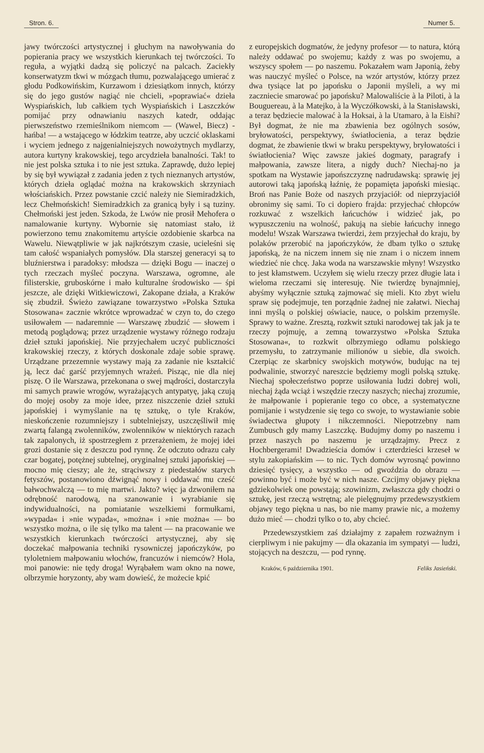Stron. 6. Numer 5.
jawy twórczości artystycznej i głuchym na nawoływania do popierania pracy we wszystkich kierunkach tej twórczości. To reguła, a wyjątki dadzą się policzyć na palcach. Zaciekły konserwatyzm tkwi w mózgach tłumu, pozwalającego umierać z głodu Podkowińskim, Kurzawom i dziesiątkom innych, którzy się do jego gustów nagiąć nie chcieli, »poprawiać« dzieła Wyspiańskich, lub całkiem tych Wyspiańskich i Laszczków pomijać przy odnawianiu naszych katedr, oddając pierwszeństwo rzemieślnikom niemcom — (Wawel, Biecz) - hańba! — a wstającego w łódzkim teatrze, aby uczcić oklaskami i wyciem jednego z najgenialniejszych nowożytnych mydlarzy, autora kurtyny krakowskiej, tego arcydzieła banalności. Tak! to nie jest polska sztuka i to nie jest sztuka. Zaprawdę, dużo lepiej by się był wywiązał z zadania jeden z tych nieznanych artystów, których dzieła oglądać można na krakowskich skrzyniach włościańskich. Przez powstanie czcić należy nie Siemiradzkich, lecz Chełmońskich! Siemiradzkich za granicą były i są tuziny. Chełmoński jest jeden. Szkoda, że Lwów nie prosił Mehofera o namalowanie kurtyny. Wybornie się natomiast stało, iż powierzono temu znakomitemu artyście ozdobienie skarbca na Wawelu. Niewątpliwie w jak najkrótszym czasie, ucieleśni się tam całość wspaniałych pomysłów. Dla starszej generacyi są to bluźnierstwa i paradoksy: młodsza — dzięki Bogu — inaczej o tych rzeczach myśleć poczyna. Warszawa, ogromne, ale filisterskie, gruboskórne i mało kulturalne środowisko — śpi jeszcze, ale dzięki Witkiewiczowi, Zakopane działa, a Kraków się zbudził. Świeżo zawiązane towarzystwo »Polska Sztuka Stosowana« zacznie wkrótce wprowadzać w czyn to, do czego usiłowałem — nadaremnie — Warszawę zbudzić — słowem i metodą poglądową; przez urządzenie wystawy różnego rodzaju dzieł sztuki japońskiej. Nie przyjechałem uczyć publiczności krakowskiej rzeczy, z których doskonale zdaje sobie sprawę. Urządzane przezemnie wystawy mają za zadanie nie kształcić ją, lecz dać garść przyjemnych wrażeń. Pisząc, nie dla niej piszę. O ile Warszawa, przekonana o swej mądrości, dostarczyła mi samych prawie wrogów, wyrażających antypatyę, jaką czują do mojej osoby za moje idee, przez niszczenie dzieł sztuki japońskiej i wymyślanie na tę sztukę, o tyle Kraków, nieskończenie rozumniejszy i subtelniejszy, uszczęśliwił mię zwartą falangą zwolenników, zwolenników w niektórych razach tak zapalonych, iż spostrzegłem z przerażeniem, że mojej idei grozi dostanie się z deszczu pod rynnę. Że odczuto odrazu cały czar bogatej, potężnej subtelnej, oryginalnej sztuki japońskiej — mocno mię cieszy; ale że, strąciwszy z piedestałów starych fetyszów, postanowiono dźwignąć nowy i oddawać mu cześć bałwochwalczą — to mię martwi. Jakto? więc ja dzwoniłem na odrębność narodową, na szanowanie i wyrabianie się indywidualności, na pomiatanie wszelkiemi formułkami, »wypada« i »nie wypada«, »można« i »nie można« — bo wszystko można, o ile się tylko ma talent — na pracowanie we wszystkich kierunkach twórczości artystycznej, aby się doczekać małpowania techniki rysowniczej japończyków, po tyloletniem małpowaniu włochów, francuzów i niemców? Hola, moi panowie: nie tędy droga! Wyrąbałem wam okno na nowe, olbrzymie horyzonty, aby wam dowieść, że możecie kpić
z europejskich dogmatów, że jedyny profesor — to natura, którą należy oddawać po swojemu; każdy z was po swojemu, a wszyscy społem — po naszemu. Pokazałem wam Japonią, żeby was nauczyć myśleć o Polsce, na wzór artystów, którzy przez dwa tysiące lat po japońsku o Japonii myśleli, a wy mi zaczniecie smarować po japońsku? Malowaliście à la Piloti, à la Bouguereau, à la Matejko, à la Wyczółkowski, à la Stanisławski, a teraz będziecie malować à la Hoksai, à la Utamaro, à la Eishi? Był dogmat, że nie ma zbawienia bez ogólnych sosów, bryłowatości, perspektywy, światłocienia, a teraz będzie dogmat, że zbawienie tkwi w braku perspektywy, bryłowatości i światłocienia? Więc zawsze jakieś dogmaty, paragrafy i małpowania, zawsze litera, a nigdy duch? Niechaj-no ja spotkam na Wystawie japońszczyznę nadrudawską: sprawię jej autorowi taką japońską łaźnię, że popamięta japoński miesiąc. Broń nas Panie Boże od naszych przyjaciół: od nieprzyjaciół obronimy się sami. To ci dopiero frajda: przyjechać chłopców rozkuwać z wszelkich łańcuchów i widzieć jak, po wypuszczeniu na wolność, pakują na siebie łańcuchy innego modelu! Wszak Warszawa twierdzi, żem przyjechał do kraju, by polaków przerobić na japończyków, że dbam tylko o sztukę japońską, że na niczem innem się nie znam i o niczem innem wiedzieć nie chcę. Jaka woda na warszawskie młyny! Wszystko to jest kłamstwem. Uczyłem się wielu rzeczy przez długie lata i wieloma rzeczami się interesuję. Nie twierdzę bynajmniej, abyśmy wyłącznie sztuką zajmować się mieli. Kto zbyt wielu spraw się podejmuje, ten porządnie żadnej nie załatwi. Niechaj inni myślą o polskiej oświacie, nauce, o polskim przemyśle. Sprawy to ważne. Zresztą, rozkwit sztuki narodowej tak jak ja te rzeczy pojmuję, a zemną towarzystwo »Polska Sztuka Stosowana«, to rozkwit olbrzymiego odłamu polskiego przemysłu, to zatrzymanie milionów u siebie, dla swoich. Czerpiąc ze skarbnicy swojskich motywów, budując na tej podwalinie, stworzyć nareszcie będziemy mogli polską sztukę. Niechaj społeczeństwo poprze usiłowania ludzi dobrej woli, niechaj żąda wciąż i wszędzie rzeczy naszych; niechaj zrozumie, że małpowanie i popieranie tego co obce, a systematyczne pomijanie i wstydzenie się tego co swoje, to wystawianie sobie świadectwa głupoty i nikczemności. Niepotrzebny nam Zumbusch gdy mamy Laszczkę. Budujmy domy po naszemu i przez naszych po naszemu je urządzajmy. Precz z Hochbergerami! Dwadzieścia domów i czterdzieści krzeseł w stylu zakopiańskim — to nic. Tych domów wyrosnąć powinno dziesięć tysięcy, a wszystko — od gwoździa do obrazu — powinno być i może być w nich nasze. Czcijmy objawy piękna gdziekolwiek one powstają; szowinizm, zwłaszcza gdy chodzi o sztukę, jest rzeczą wstrętną; ale pielęgnujmy przedewszystkiem objawy tego piękna u nas, bo nie mamy prawie nic, a możemy dużo mieć — chodzi tylko o to, aby chcieć.
Przedewszystkiem zaś działajmy z zapałem rozważnym i cierpliwym i nie pakujmy — dla okazania im sympatyi — ludzi, stojących na deszczu, — pod rynnę.
Kraków, 6 października 1901. Feliks Jasieński.